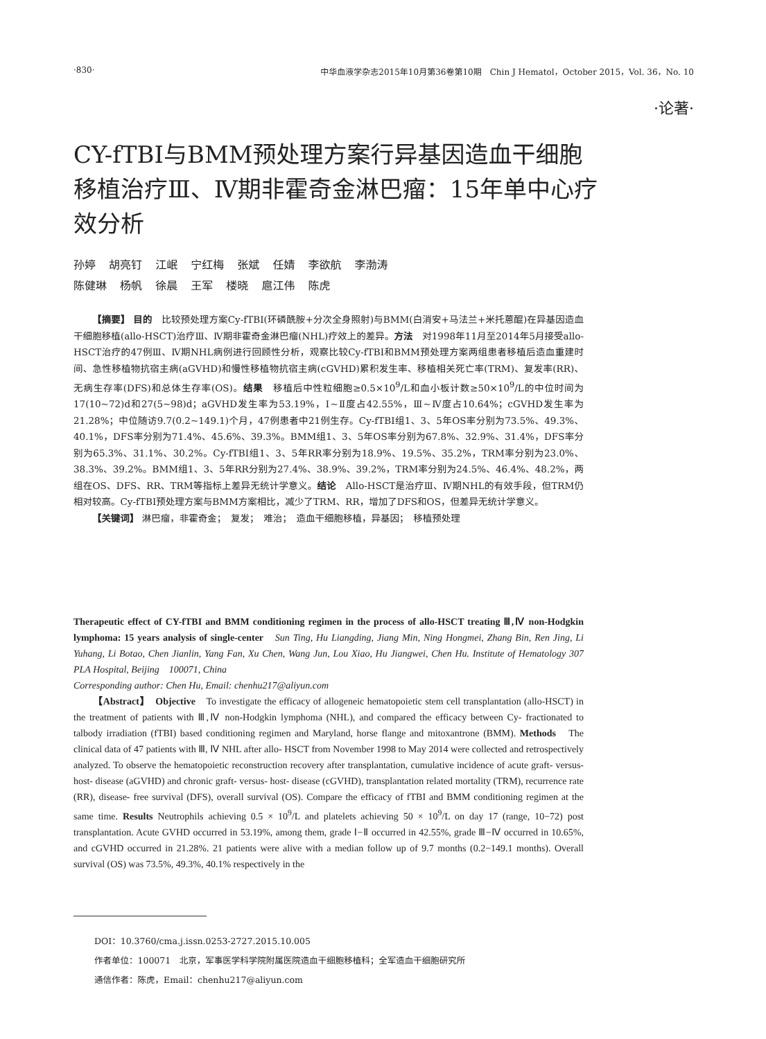·830· 中华血液学杂志2015年10月第36卷第10期　Chin J Hematol，October 2015，Vol. 36，No. 10
·论著·
CY-fTBI与BMM预处理方案行异基因造血干细胞移植治疗Ⅲ、Ⅳ期非霍奇金淋巴瘤：15年单中心疗效分析
孙婷 胡亮钉 江岷 宁红梅 张斌 任婧 李欲航 李渤涛
陈健琳 杨帆 徐晨 王军 楼晓 扈江伟 陈虎
【摘要】 目的　比较预处理方案Cy-fTBI(环磷酰胺+分次全身照射)与BMM(白消安+马法兰+米托蒽醌)在异基因造血干细胞移植(allo-HSCT)治疗Ⅲ、Ⅳ期非霍奇金淋巴瘤(NHL)疗效上的差异。方法　对1998年11月至2014年5月接受allo-HSCT治疗的47例Ⅲ、Ⅳ期NHL病例进行回顾性分析，观察比较Cy-fTBI和BMM预处理方案两组患者移植后造血重建时间、急性移植物抗宿主病(aGVHD)和慢性移植物抗宿主病(cGVHD)累积发生率、移植相关死亡率(TRM)、复发率(RR)、无病生存率(DFS)和总体生存率(OS)。结果　移植后中性粒细胞≥0.5×10<sup>9</sup>/L和血小板计数≥50×10<sup>9</sup>/L的中位时间为17(10~72)d和27(5~98)d；aGVHD发生率为53.19%，Ⅰ~Ⅱ度占42.55%，Ⅲ~Ⅳ度占10.64%；cGVHD发生率为21.28%；中位随访9.7(0.2~149.1)个月，47例患者中21例生存。Cy-fTBI组1、3、5年OS率分别为73.5%、49.3%、40.1%，DFS率分别为71.4%、45.6%、39.3%。BMM组1、3、5年OS率分别为67.8%、32.9%、31.4%，DFS率分别为65.3%、31.1%、30.2%。Cy-fTBI组1、3、5年RR率分别为18.9%、19.5%、35.2%，TRM率分别为23.0%、38.3%、39.2%。BMM组1、3、5年RR分别为27.4%、38.9%、39.2%，TRM率分别为24.5%、46.4%、48.2%，两组在OS、DFS、RR、TRM等指标上差异无统计学意义。结论　Allo-HSCT是治疗Ⅲ、Ⅳ期NHL的有效手段，但TRM仍相对较高。Cy-fTBI预处理方案与BMM方案相比，减少了TRM、RR，增加了DFS和OS，但差异无统计学意义。
【关键词】 淋巴瘤，非霍奇金；　复发；　难治；　造血干细胞移植，异基因；　移植预处理
Therapeutic effect of CY-fTBI and BMM conditioning regimen in the process of allo-HSCT treating Ⅲ,Ⅳ non-Hodgkin lymphoma: 15 years analysis of single-center　Sun Ting, Hu Liangding, Jiang Min, Ning Hongmei, Zhang Bin, Ren Jing, Li Yuhang, Li Botao, Chen Jianlin, Yang Fan, Xu Chen, Wang Jun, Lou Xiao, Hu Jiangwei, Chen Hu. Institute of Hematology 307 PLA Hospital, Beijing　100071, China
Corresponding author: Chen Hu, Email: chenhu217@aliyun.com
【Abstract】　Objective　To investigate the efficacy of allogeneic hematopoietic stem cell transplantation (allo-HSCT) in the treatment of patients with Ⅲ,Ⅳ non-Hodgkin lymphoma (NHL), and compared the efficacy between Cy- fractionated to talbody irradiation (fTBI) based conditioning regimen and Maryland, horse flange and mitoxantrone (BMM). Methods　The clinical data of 47 patients with Ⅲ, Ⅳ NHL after allo- HSCT from November 1998 to May 2014 were collected and retrospectively analyzed. To observe the hematopoietic reconstruction recovery after transplantation, cumulative incidence of acute graft- versus- host- disease (aGVHD) and chronic graft- versus- host- disease (cGVHD), transplantation related mortality (TRM), recurrence rate (RR), disease- free survival (DFS), overall survival (OS). Compare the efficacy of fTBI and BMM conditioning regimen at the same time. Results Neutrophils achieving 0.5 × 10<sup>9</sup>/L and platelets achieving 50 × 10<sup>9</sup>/L on day 17 (range, 10−72) post transplantation. Acute GVHD occurred in 53.19%, among them, grade Ⅰ−Ⅱ occurred in 42.55%, grade Ⅲ−Ⅳ occurred in 10.65%, and cGVHD occurred in 21.28%. 21 patients were alive with a median follow up of 9.7 months (0.2−149.1 months). Overall survival (OS) was 73.5%, 49.3%, 40.1% respectively in the
DOI：10.3760/cma.j.issn.0253-2727.2015.10.005
作者单位：100071　北京，军事医学科学院附属医院造血干细胞移植科；全军造血干细胞研究所
通信作者：陈虎，Email：chenhu217@aliyun.com